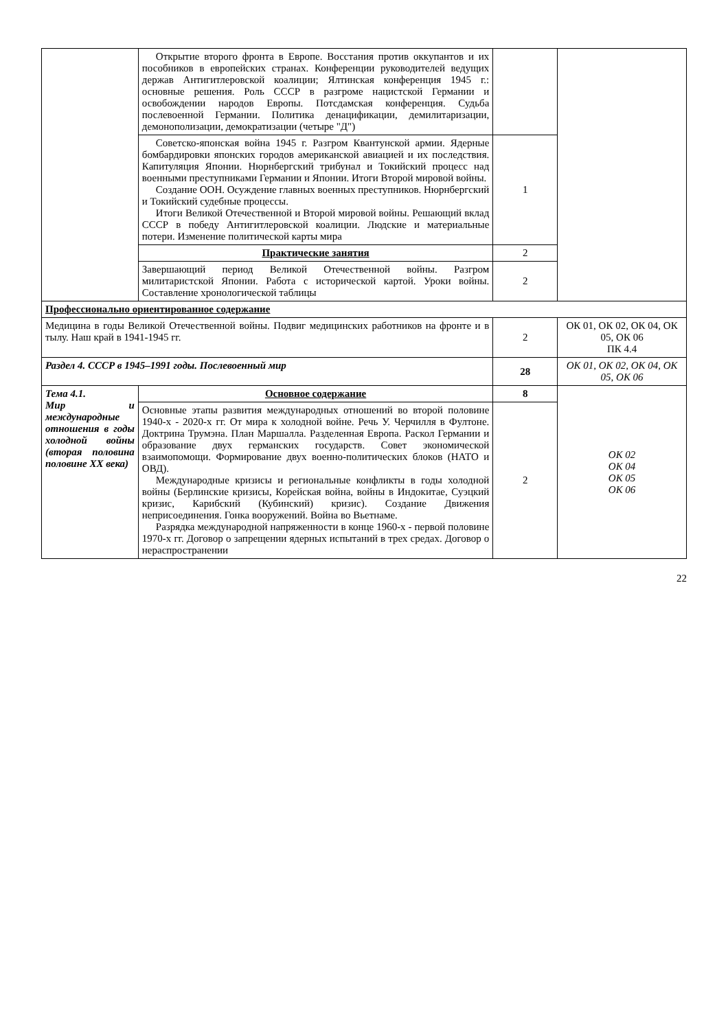| | Открытие второго фронта в Европе. Восстания против оккупантов и их пособников в европейских странах. Конференции руководителей ведущих держав Антигитлеровской коалиции; Ялтинская конференция 1945 г.: основные решения. Роль СССР в разгроме нацистской Германии и освобождении народов Европы. Потсдамская конференция. Судьба послевоенной Германии. Политика денацификации, демилитаризации, демонополизации, демократизации (четыре "Д") | | |
| | Советско-японская война 1945 г. Разгром Квантунской армии. Ядерные бомбардировки японских городов американской авиацией и их последствия. Капитуляция Японии. Нюрнбергский трибунал и Токийский процесс над военными преступниками Германии и Японии. Итоги Второй мировой войны. Создание ООН. Осуждение главных военных преступников. Нюрнбергский и Токийский судебные процессы. Итоги Великой Отечественной и Второй мировой войны. Решающий вклад СССР в победу Антигитлеровской коалиции. Людские и материальные потери. Изменение политической карты мира | 1 | |
| | Практические занятия | 2 | |
| | Завершающий период Великой Отечественной войны. Разгром милитаристской Японии. Работа с исторической картой. Уроки войны. Составление хронологической таблицы | 2 | |
| Профессионально ориентированное содержание | | | |
| Медицина в годы Великой Отечественной войны. Подвиг медицинских работников на фронте и в тылу. Наш край в 1941-1945 гг. | | 2 | ОК 01, ОК 02, ОК 04, ОК 05, ОК 06 ПК 4.4 |
| Раздел 4. СССР в 1945–1991 годы. Послевоенный мир | | 28 | ОК 01, ОК 02, ОК 04, ОК 05, ОК 06 |
| Тема 4.1. Мир и международные отношения в годы холодной войны (вторая половина половине XX века) | Основное содержание | 8 | ОК 02 ОК 04 ОК 05 ОК 06 |
| | Основные этапы развития международных отношений во второй половине 1940-х - 2020-х гг. От мира к холодной войне. Речь У. Черчилля в Фултоне. Доктрина Трумэна. План Маршалла. Разделенная Европа. Раскол Германии и образование двух германских государств. Совет экономической взаимопомощи. Формирование двух военно-политических блоков (НАТО и ОВД). Международные кризисы и региональные конфликты в годы холодной войны (Берлинские кризисы, Корейская война, войны в Индокитае, Суэцкий кризис, Карибский (Кубинский) кризис). Создание Движения неприсоединения. Гонка вооружений. Война во Вьетнаме. Разрядка международной напряженности в конце 1960-х - первой половине 1970-х гг. Договор о запрещении ядерных испытаний в трех средах. Договор о нераспространении | 2 | |
22